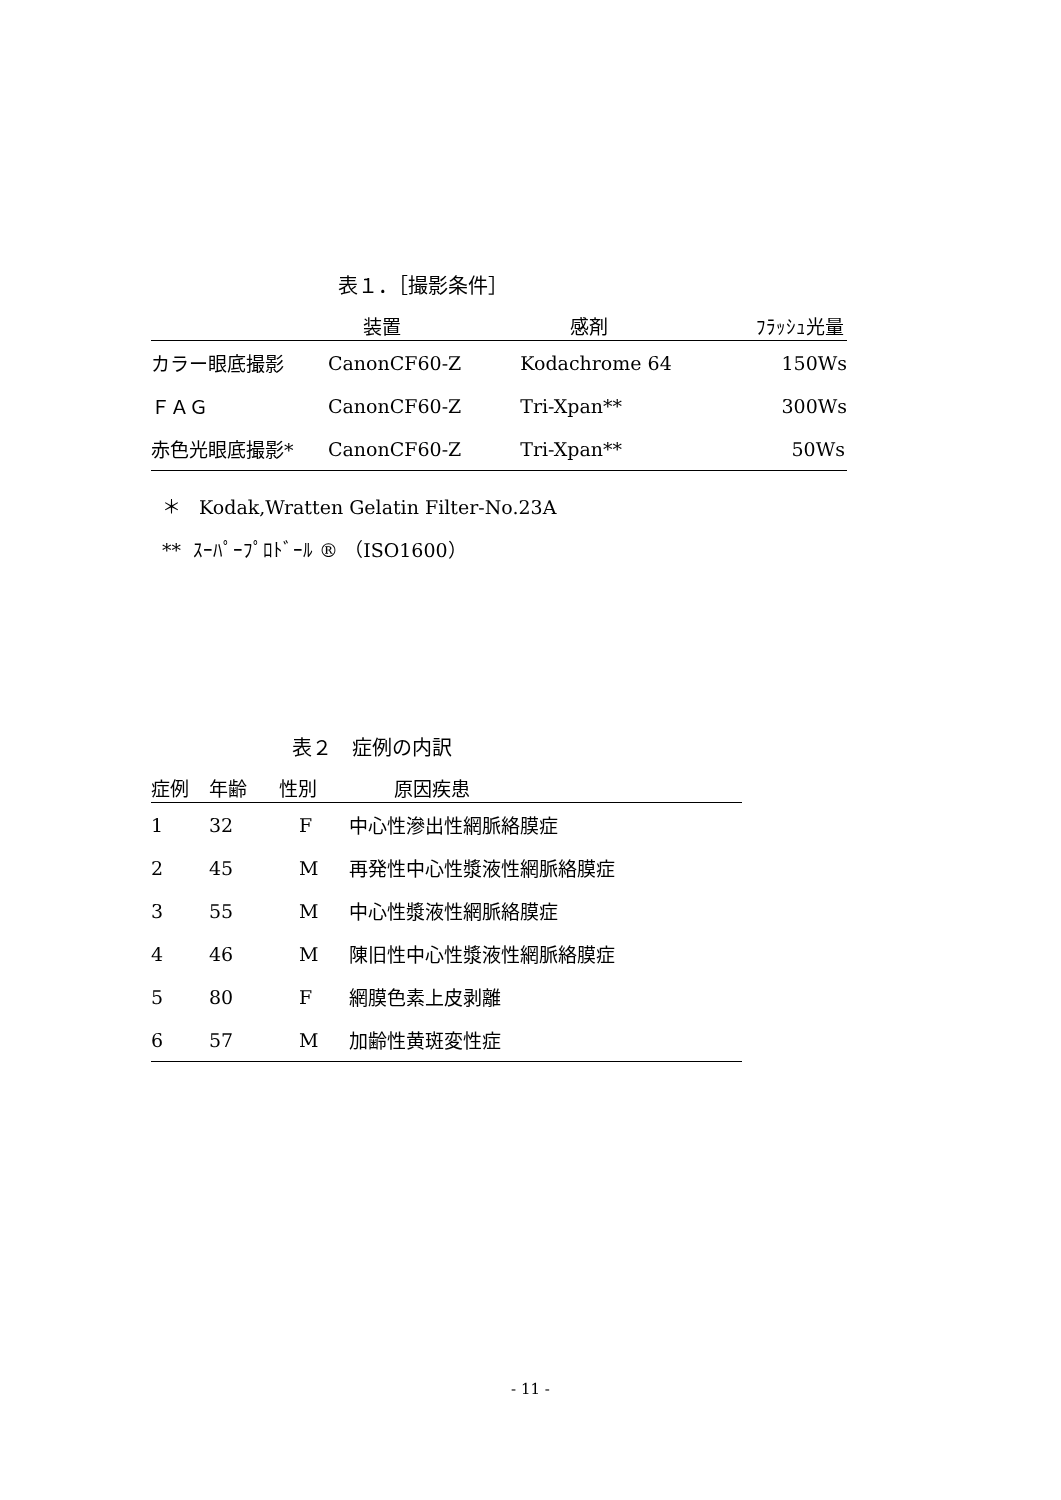表１．［撮影条件］
| | 装置 | 感剤 | ﾌﾗｯｼｭ光量 |
| --- | --- | --- | --- |
| カラー眼底撮影 | CanonCF60-Z | Kodachrome 64 | 150Ws |
| ＦＡＧ | CanonCF60-Z | Tri-Xpan** | 300Ws |
| 赤色光眼底撮影* | CanonCF60-Z | Tri-Xpan** | 50Ws |
＊ Kodak,Wratten Gelatin Filter-No.23A
** ｽｰﾊﾟｰﾌﾟﾛﾄﾞｰﾙ ® （ISO1600）
表２　症例の内訳
| 症例 | 年齢 | 性別 | 原因疾患 |
| --- | --- | --- | --- |
| 1 | 32 | F | 中心性滲出性網脈絡膜症 |
| 2 | 45 | M | 再発性中心性漿液性網脈絡膜症 |
| 3 | 55 | M | 中心性漿液性網脈絡膜症 |
| 4 | 46 | M | 陳旧性中心性漿液性網脈絡膜症 |
| 5 | 80 | F | 網膜色素上皮剥離 |
| 6 | 57 | M | 加齢性黄斑変性症 |
- 11 -